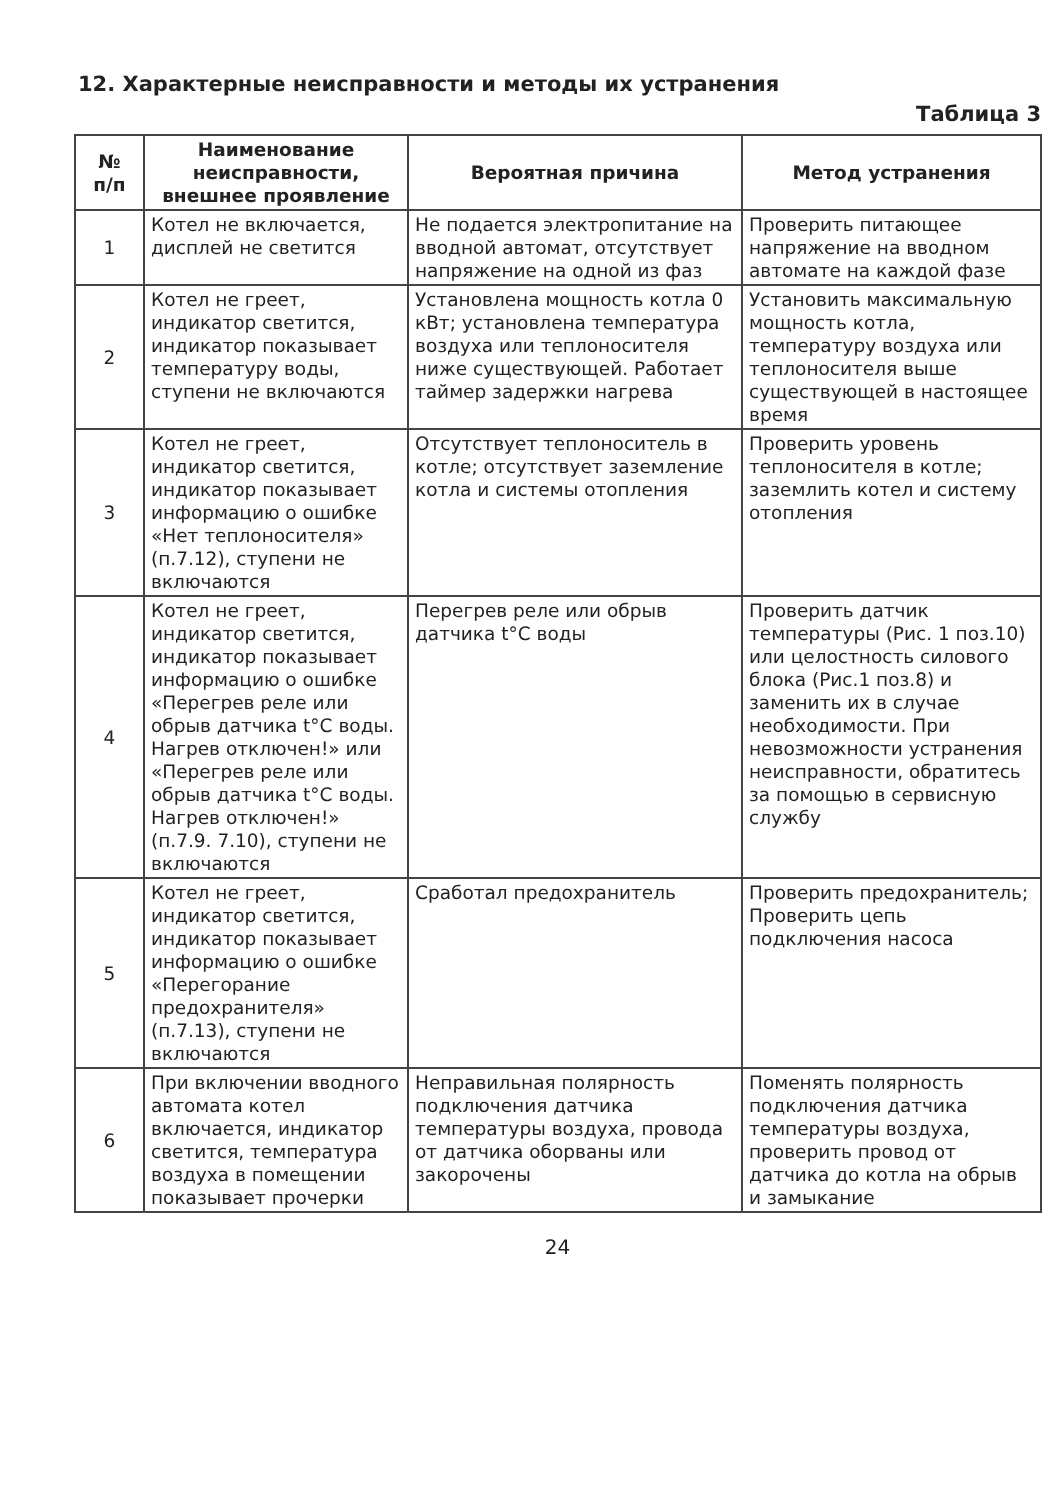12. Характерные неисправности и методы их устранения
Таблица 3
| № п/п | Наименование неисправности, внешнее проявление | Вероятная причина | Метод устранения |
| --- | --- | --- | --- |
| 1 | Котел не включается, дисплей не светится | Не подается электропитание на вводной автомат, отсутствует напряжение на одной из фаз | Проверить питающее напряжение на вводном автомате на каждой фазе |
| 2 | Котел не греет, индикатор светится, индикатор показывает температуру воды, ступени не включаются | Установлена мощность котла 0 кВт; установлена температура воздуха или теплоносителя ниже существующей. Работает таймер задержки нагрева | Установить максимальную мощность котла, температуру воздуха или теплоносителя выше существующей в настоящее время |
| 3 | Котел не греет, индикатор светится, индикатор показывает информацию о ошибке «Нет теплоносителя» (п.7.12), ступени не включаются | Отсутствует теплоноситель в котле; отсутствует заземление котла и системы отопления | Проверить уровень теплоносителя в котле; заземлить котел и систему отопления |
| 4 | Котел не греет, индикатор светится, индикатор показывает информацию о ошибке «Перегрев реле или обрыв датчика t°С воды. Нагрев отключен!» или «Перегрев реле или обрыв датчика t°С воды. Нагрев отключен!» (п.7.9. 7.10), ступени не включаются | Перегрев реле или обрыв датчика t°С воды | Проверить датчик температуры (Рис. 1 поз.10) или целостность силового блока (Рис.1 поз.8) и заменить их в случае необходимости. При невозможности устранения неисправности, обратитесь за помощью в сервисную службу |
| 5 | Котел не греет, индикатор светится, индикатор показывает информацию о ошибке «Перегорание предохранителя» (п.7.13), ступени не включаются | Сработал предохранитель | Проверить предохранитель; Проверить цепь подключения насоса |
| 6 | При включении вводного автомата котел включается, индикатор светится, температура воздуха в помещении показывает прочерки | Неправильная полярность подключения датчика температуры воздуха, провода от датчика оборваны или закорочены | Поменять полярность подключения датчика температуры воздуха, проверить провод от датчика до котла на обрыв и замыкание |
24